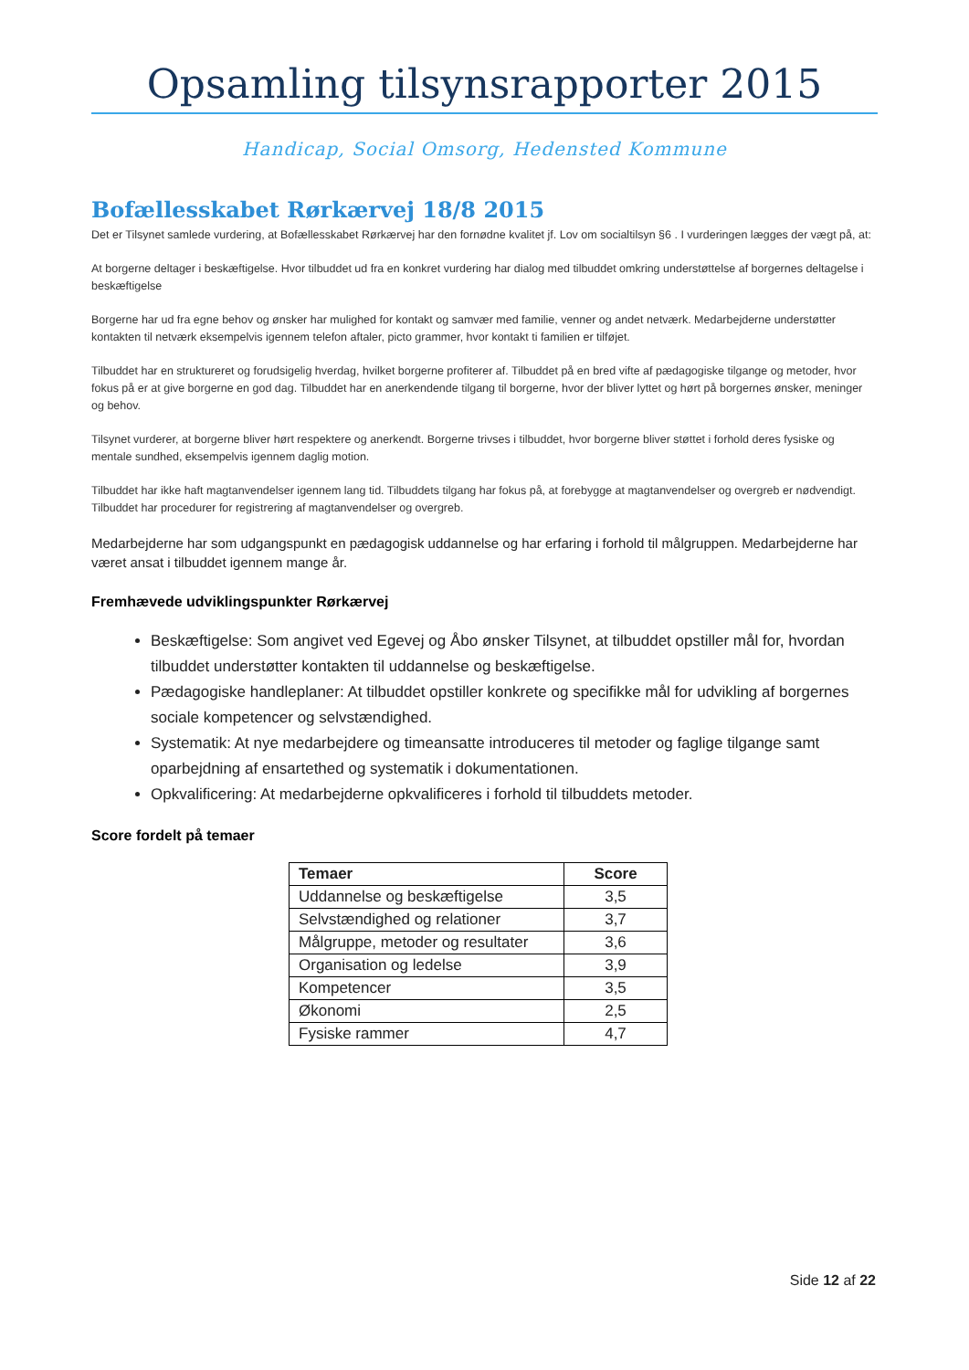Opsamling tilsynsrapporter 2015
Handicap, Social Omsorg, Hedensted Kommune
Bofællesskabet Rørkærvej 18/8 2015
Det er Tilsynet samlede vurdering, at Bofællesskabet Rørkærvej har den fornødne kvalitet jf. Lov om socialtilsyn §6 . I vurderingen lægges der vægt på, at:
At borgerne deltager i beskæftigelse. Hvor tilbuddet ud fra en konkret vurdering har dialog med tilbuddet omkring understøttelse af borgernes deltagelse i beskæftigelse
Borgerne har ud fra egne behov og ønsker har mulighed for kontakt og samvær med familie, venner og andet netværk. Medarbejderne understøtter kontakten til netværk eksempelvis igennem telefon aftaler, picto grammer, hvor kontakt ti familien er tilføjet.
Tilbuddet har en struktureret og forudsigelig hverdag, hvilket borgerne profiterer af. Tilbuddet på en bred vifte af pædagogiske tilgange og metoder, hvor fokus på er at give borgerne en god dag. Tilbuddet har en anerkendende tilgang til borgerne, hvor der bliver lyttet og hørt på borgernes ønsker, meninger og behov.
Tilsynet vurderer, at borgerne bliver hørt respektere og anerkendt. Borgerne trivses i tilbuddet, hvor borgerne bliver støttet i forhold deres fysiske og mentale sundhed, eksempelvis igennem daglig motion.
Tilbuddet har ikke haft magtanvendelser igennem lang tid. Tilbuddets tilgang har fokus på, at forebygge at magtanvendelser og overgreb er nødvendigt. Tilbuddet har procedurer for registrering af magtanvendelser og overgreb.
Medarbejderne har som udgangspunkt en pædagogisk uddannelse og har erfaring i forhold til målgruppen. Medarbejderne har været ansat i tilbuddet igennem mange år.
Fremhævede udviklingspunkter Rørkærvej
Beskæftigelse: Som angivet ved Egevej og Åbo ønsker Tilsynet, at tilbuddet opstiller mål for, hvordan tilbuddet understøtter kontakten til uddannelse og beskæftigelse.
Pædagogiske handleplaner: At tilbuddet opstiller konkrete og specifikke mål for udvikling af borgernes sociale kompetencer og selvstændighed.
Systematik: At nye medarbejdere og timeansatte introduceres til metoder og faglige tilgange samt oparbejdning af ensartethed og systematik i dokumentationen.
Opkvalificering: At medarbejderne opkvalificeres i forhold til tilbuddets metoder.
Score fordelt på temaer
| Temaer | Score |
| --- | --- |
| Uddannelse og beskæftigelse | 3,5 |
| Selvstændighed og relationer | 3,7 |
| Målgruppe, metoder og resultater | 3,6 |
| Organisation og ledelse | 3,9 |
| Kompetencer | 3,5 |
| Økonomi | 2,5 |
| Fysiske rammer | 4,7 |
Side 12 af 22